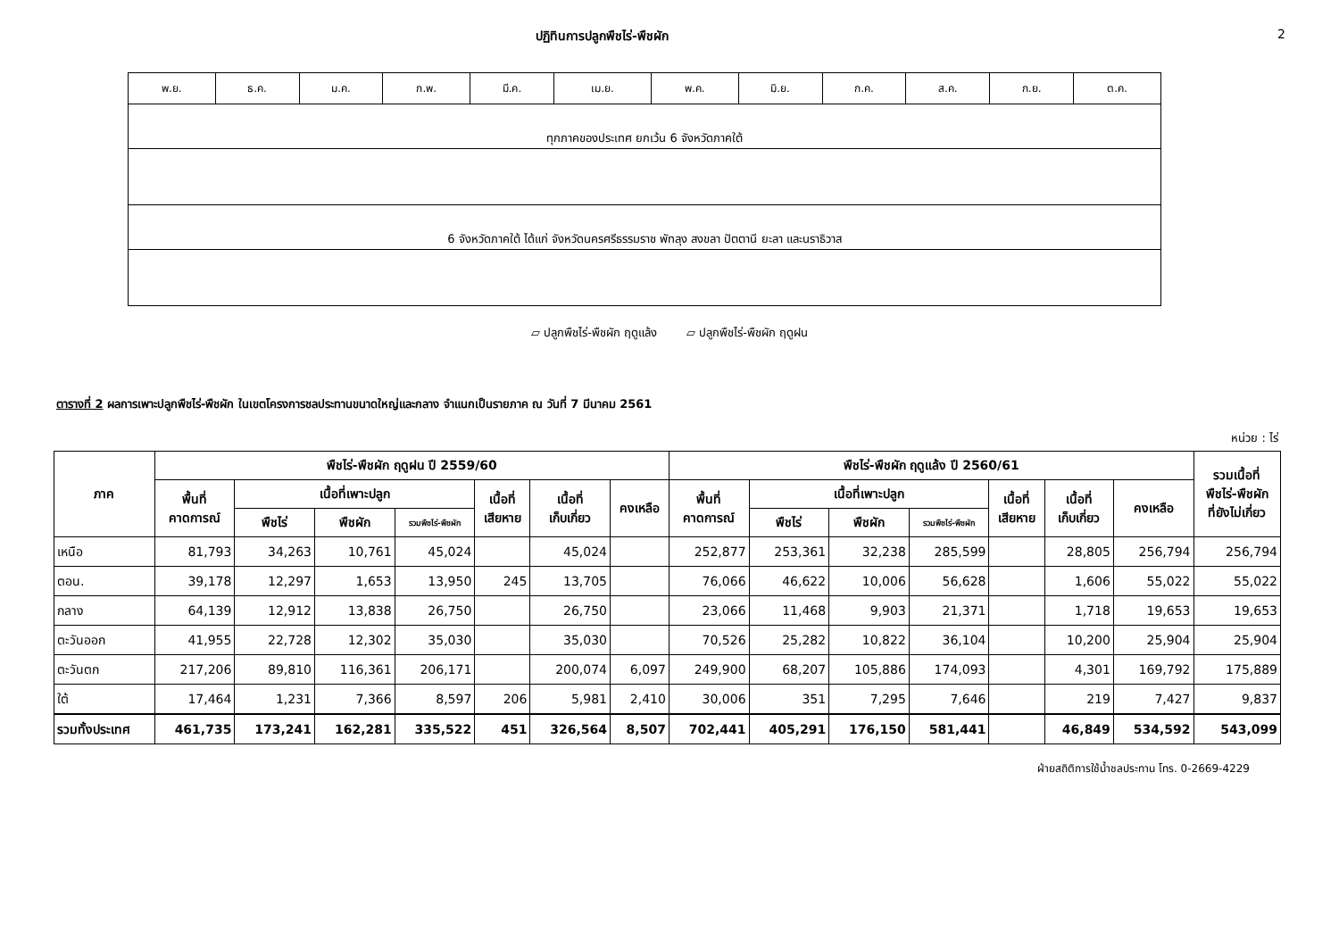ปฏิทินการปลูกพืชไร่-พืชผัก 2
| พ.ย. | ธ.ค. | ม.ค. | ก.พ. | มี.ค. | เม.ย. | พ.ค. | มิ.ย. | ก.ค. | ส.ค. | ก.ย. | ต.ค. |
| ทุกภาคของประเทศ ยกเว้น 6 จังหวัดภาคใต้ | | | | | | | | | | | |
| 6 จังหวัดภาคใต้ ได้แก่ จังหวัดนครศรีธรรมราช พัทลุง สงขลา ปัตตานี ยะลา และนราธิวาส | | | | | | | | | | | |
▱ ปลูกพืชไร่-พืชผัก ฤดูแล้ง ▱ ปลูกพืชไร่-พืชผัก ฤดูฝน
ตารางที่ 2 ผลการเพาะปลูกพืชไร่-พืชผัก ในเขตโครงการชลประทานขนาดใหญ่และกลาง จำแนกเป็นรายภาค ณ วันที่ 7 มีนาคม 2561
หน่วย : ไร่
| ภาค | พืชไร่-พืชผัก ฤดูฝน ปี 2559/60 | | | | | | | พืชไร่-พืชผัก ฤดูแล้ง ปี 2560/61 | | | | | | | รวมเนื้อที่ พืชไร่-พืชผัก ที่ยังไม่เกี่ยว |
| --- | --- | --- | --- | --- | --- | --- | --- | --- | --- | --- | --- | --- | --- | --- | --- |
| | พื้นที่ คาดการณ์ | เนื้อที่เพาะปลูก | | | เนื้อที่ เสียหาย | เนื้อที่ เก็บเกี่ยว | คงเหลือ | พื้นที่ คาดการณ์ | เนื้อที่เพาะปลูก | | | เนื้อที่ เสียหาย | เนื้อที่ เก็บเกี่ยว | คงเหลือ | |
| | | พืชไร่ | พืชผัก | รวมพืชไร่-พืชผัก | | | | | พืชไร่ | พืชผัก | รวมพืชไร่-พืชผัก | | | | |
| เหนือ | 81,793 | 34,263 | 10,761 | 45,024 | | 45,024 | | 252,877 | 253,361 | 32,238 | 285,599 | | 28,805 | 256,794 | 256,794 |
| ตอน. | 39,178 | 12,297 | 1,653 | 13,950 | 245 | 13,705 | | 76,066 | 46,622 | 10,006 | 56,628 | | 1,606 | 55,022 | 55,022 |
| กลาง | 64,139 | 12,912 | 13,838 | 26,750 | | 26,750 | | 23,066 | 11,468 | 9,903 | 21,371 | | 1,718 | 19,653 | 19,653 |
| ตะวันออก | 41,955 | 22,728 | 12,302 | 35,030 | | 35,030 | | 70,526 | 25,282 | 10,822 | 36,104 | | 10,200 | 25,904 | 25,904 |
| ตะวันตก | 217,206 | 89,810 | 116,361 | 206,171 | | 200,074 | 6,097 | 249,900 | 68,207 | 105,886 | 174,093 | | 4,301 | 169,792 | 175,889 |
| ใต้ | 17,464 | 1,231 | 7,366 | 8,597 | 206 | 5,981 | 2,410 | 30,006 | 351 | 7,295 | 7,646 | | 219 | 7,427 | 9,837 |
| รวมทั้งประเทศ | 461,735 | 173,241 | 162,281 | 335,522 | 451 | 326,564 | 8,507 | 702,441 | 405,291 | 176,150 | 581,441 | | 46,849 | 534,592 | 543,099 |
ฝ่ายสถิติการใช้น้ำชลประทาน โทร. 0-2669-4229